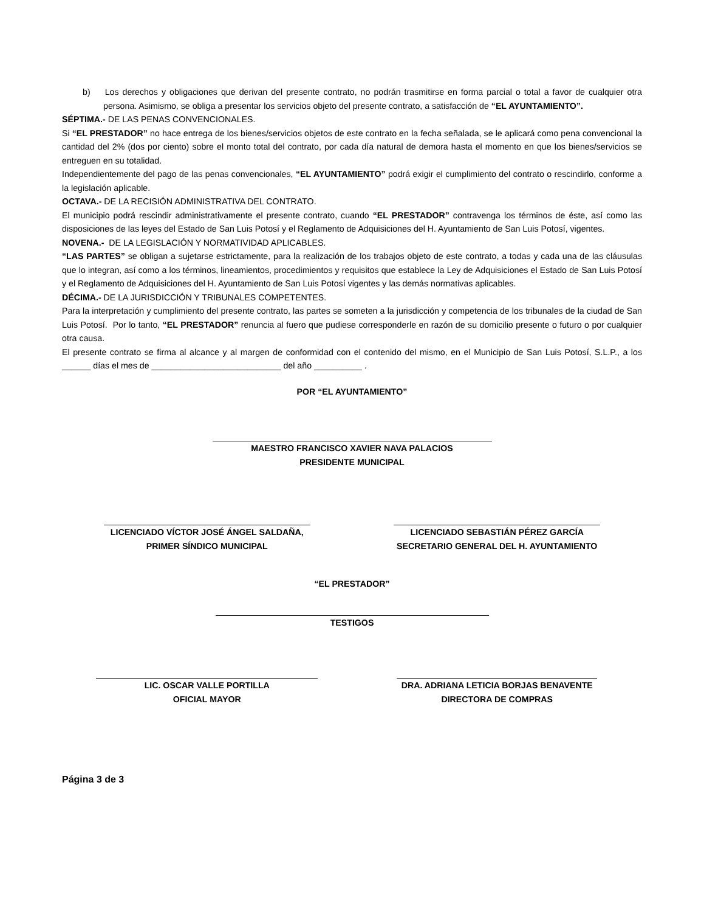b) Los derechos y obligaciones que derivan del presente contrato, no podrán trasmitirse en forma parcial o total a favor de cualquier otra persona. Asimismo, se obliga a presentar los servicios objeto del presente contrato, a satisfacción de “EL AYUNTAMIENTO”.
SÉPTIMA.- DE LAS PENAS CONVENCIONALES.
Si “EL PRESTADOR” no hace entrega de los bienes/servicios objetos de este contrato en la fecha señalada, se le aplicará como pena convencional la cantidad del 2% (dos por ciento) sobre el monto total del contrato, por cada día natural de demora hasta el momento en que los bienes/servicios se entreguen en su totalidad.
Independientemente del pago de las penas convencionales, “EL AYUNTAMIENTO” podrá exigir el cumplimiento del contrato o rescindirlo, conforme a la legislación aplicable.
OCTAVA.- DE LA RECISIÓN ADMINISTRATIVA DEL CONTRATO.
El municipio podrá rescindir administrativamente el presente contrato, cuando “EL PRESTADOR” contravenga los términos de éste, así como las disposiciones de las leyes del Estado de San Luis Potosí y el Reglamento de Adquisiciones del H. Ayuntamiento de San Luis Potosí, vigentes.
NOVENA.- DE LA LEGISLACIÓN Y NORMATIVIDAD APLICABLES.
“LAS PARTES” se obligan a sujetarse estrictamente, para la realización de los trabajos objeto de este contrato, a todas y cada una de las cláusulas que lo integran, así como a los términos, lineamientos, procedimientos y requisitos que establece la Ley de Adquisiciones el Estado de San Luis Potosí y el Reglamento de Adquisiciones del H. Ayuntamiento de San Luis Potosí vigentes y las demás normativas aplicables.
DÉCIMA.- DE LA JURISDICCIÓN Y TRIBUNALES COMPETENTES.
Para la interpretación y cumplimiento del presente contrato, las partes se someten a la jurisdicción y competencia de los tribunales de la ciudad de San Luis Potosí. Por lo tanto, “EL PRESTADOR” renuncia al fuero que pudiese corresponderle en razón de su domicilio presente o futuro o por cualquier otra causa.
El presente contrato se firma al alcance y al margen de conformidad con el contenido del mismo, en el Municipio de San Luis Potosí, S.L.P., a los ______ días el mes de ___________________________ del año __________ .
POR “EL AYUNTAMIENTO”
MAESTRO FRANCISCO XAVIER NAVA PALACIOS
PRESIDENTE MUNICIPAL
LICENCIADO VÍCTOR JOSÉ ÁNGEL SALDAÑA,
PRIMER SÍNDICO MUNICIPAL
LICENCIADO SEBASTIÁN PÉREZ GARCÍA
SECRETARIO GENERAL DEL H. AYUNTAMIENTO
“EL PRESTADOR”
TESTIGOS
LIC. OSCAR VALLE PORTILLA
OFICIAL MAYOR
DRA. ADRIANA LETICIA BORJAS BENAVENTE
DIRECTORA DE COMPRAS
Página 3 de 3